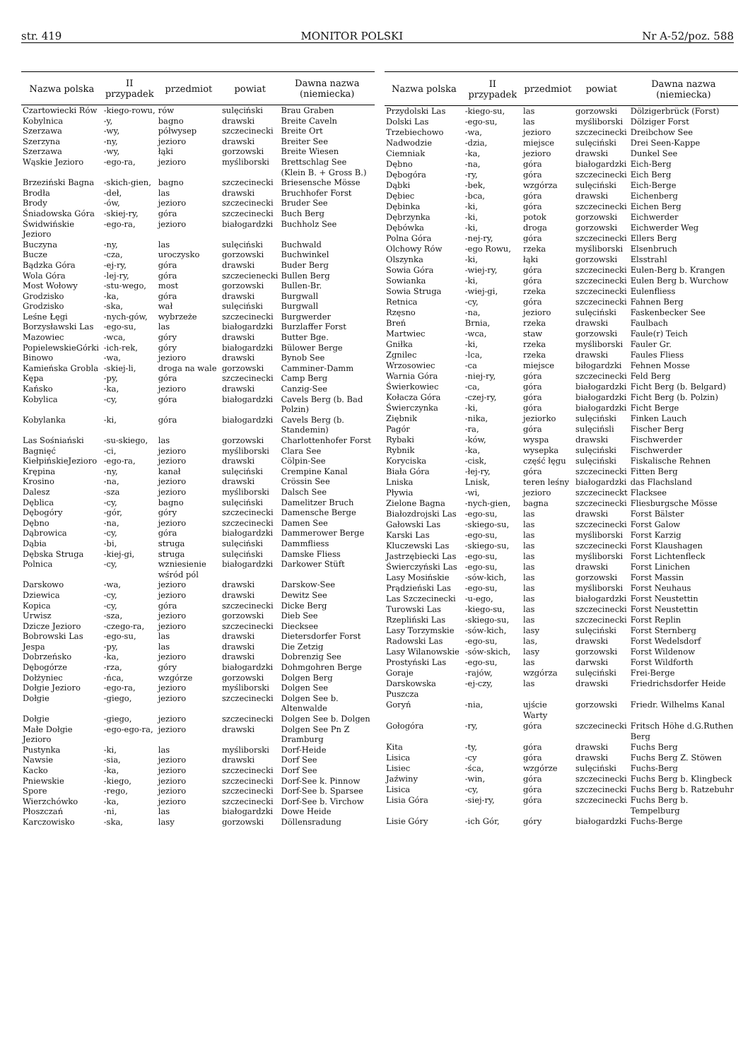str. 419 MONITOR POLSKI Nr A-52/poz. 588
| Nazwa polska | II przypadek | przedmiot | powiat | Dawna nazwa (niemiecka) |
| --- | --- | --- | --- | --- |
| Czartowiecki Rów | -kiego-rowu, | rów | sulęciński | Brau Graben |
| Kobylnica | -y, | bagno | drawski | Breite Caveln |
| Szerzawa | -wy, | półwysep | szczecinecki | Breite Ort |
| Szerzyna | -ny, | jezioro | drawski | Breiter See |
| Szerzawa | -wy, | łąki | gorzowski | Breite Wiesen |
| Wąskie Jezioro | -ego-ra, | jezioro | myśliborski | Brettschlag See (Klein B. + Gross B.) |
| Brzeziński Bagna | -skich-gien, | bagno | szczecinecki | Briesensche Mösse |
| Brodła | -deł, | las | drawski | Bruchhofer Forst |
| Brody | -ów, | jezioro | szczecinecki | Bruder See |
| Śniadowska Góra | -skiej-ry, | góra | szczecinecki | Buch Berg |
| Świdwińskie Jezioro | -ego-ra, | jezioro | białogardzki | Buchholz See |
| Buczyna | -ny, | las | sulęciński | Buchwald |
| Bucze | -cza, | uroczysko | gorzowski | Buchwinkel |
| Bądzka Góra | -ej-ry, | góra | drawski | Buder Berg |
| Wola Góra | -lej-ry, | góra | szczecienecki | Bullen Berg |
| Most Wołowy | -stu-wego, | most | gorzowski | Bullen-Br. |
| Grodzisko | -ka, | góra | drawski | Burgwall |
| Grodzisko | -ska, | wał | sulęciński | Burgwall |
| Leśne Łęgi | -nych-gów, | wybrzeże | szczecinecki | Burgwerder |
| Borzysławski Las | -ego-su, | las | białogardzki | Burzlaffer Forst |
| Mazowiec | -wca, | góry | drawski | Butter Bge. |
| PopielewskieGórki | -ich-rek, | góry | białogardzki | Bülower Berge |
| Binowo | -wa, | jezioro | drawski | Bynob See |
| Kamieńska Grobla | -skiej-li, | droga na wale | gorzowski | Camminer-Damm |
| Kępa | -py, | góra | szczecinecki | Camp Berg |
| Kańsko | -ka, | jezioro | drawski | Canzig-See |
| Kobylica | -cy, | góra | białogardzki | Cavels Berg (b. Bad Polzin) |
| Kobylanka | -ki, | góra | białogardzki | Cavels Berg (b. Standemin) |
| Las Sośniański | -su-skiego, | las | gorzowski | Charlottenhofer Forst |
| Bagnięć | -ci, | jezioro | myśliborski | Clara See |
| KiełpińskieJezioro | -ego-ra, | jezioro | drawski | Cölpin-See |
| Krępina | -ny, | kanał | sulęciński | Crempine Kanal |
| Krosino | -na, | jezioro | drawski | Crössin See |
| Dalesz | -sza | jezioro | myśliborski | Dalsch See |
| Dęblica | -cy, | bagno | sulęciński | Damelitzer Bruch |
| Dębogóry | -gór, | góry | szczecinecki | Damensche Berge |
| Dębno | -na, | jezioro | szczecinecki | Damen See |
| Dąbrowica | -cy, | góra | białogardzki | Dammerower Berge |
| Dąbia | -bi, | struga | sulęciński | Dammfliess |
| Dębska Struga | -kiej-gi, | struga | sulęciński | Damske Fliess |
| Polnica | -cy, | wzniesienie wśród pól | białogardzki | Darkower Stüft |
| Darskowo | -wa, | jezioro | drawski | Darskow-See |
| Dziewica | -cy, | jezioro | drawski | Dewitz See |
| Kopica | -cy, | góra | szczecinecki | Dicke Berg |
| Urwisz | -sza, | jezioro | gorzowski | Dieb See |
| Dzicze Jezioro | -czego-ra, | jezioro | szczecinecki | Diecksee |
| Bobrowski Las | -ego-su, | las | drawski | Dietersdorfer Forst |
| Jespa | -py, | las | drawski | Die Zetzig |
| Dobrzeńsko | -ka, | jezioro | drawski | Dobrenzig See |
| Dębogórze | -rza, | góry | białogardzki | Dohmgohren Berge |
| Dołżyniec | -ńca, | wzgórze | gorzowski | Dolgen Berg |
| Dołgie Jezioro | -ego-ra, | jezioro | myśliborski | Dolgen See |
| Dołgie | -giego, | jezioro | szczecinecki | Dolgen See b. Altenwalde |
| Dołgie | -giego, | jezioro | szczecinecki | Dolgen See b. Dolgen |
| Małe Dołgie Jezioro | -ego-ego-ra, | jezioro | drawski | Dolgen See Pn Z Dramburg |
| Pustynka | -ki, | las | myśliborski | Dorf-Heide |
| Nawsie | -sia, | jezioro | drawski | Dorf See |
| Kacko | -ka, | jezioro | szczecinecki | Dorf See |
| Pniewskie | -kiego, | jezioro | szczecinecki | Dorf-See k. Pinnow |
| Spore | -rego, | jezioro | szczecinecki | Dorf-See b. Sparsee |
| Wierzchówko | -ka, | jezioro | szczecinecki | Dorf-See b. Virchow |
| Płoszczań | -ni, | las | białogardzki | Dowe Heide |
| Karczowisko | -ska, | lasy | gorzowski | Döllensradung |
| Nazwa polska | II przypadek | przedmiot | powiat | Dawna nazwa (niemiecka) |
| --- | --- | --- | --- | --- |
| Przydolski Las | -kiego-su, | las | gorzowski | Dölzigerbrück (Forst) |
| Dolski Las | -ego-su, | las | myśliborski | Dölziger Forst |
| Trzebiechowo | -wa, | jezioro | szczecinecki | Dreibchow See |
| Nadwodzie | -dzia, | miejsce | sulęciński | Drei Seen-Kappe |
| Ciemniak | -ka, | jezioro | drawski | Dunkel See |
| Dębno | -na, | góra | białogardzki | Eich-Berg |
| Dębogóra | -ry, | góra | szczecinecki | Eich Berg |
| Dąbki | -bek, | wzgórza | sulęciński | Eich-Berge |
| Dębiec | -bca, | góra | drawski | Eichenberg |
| Dębinka | -ki, | góra | szczecinecki | Eichen Berg |
| Dębrzynka | -ki, | potok | gorzowski | Eichwerder |
| Dębówka | -ki, | droga | gorzowski | Eichwerder Weg |
| Polna Góra | -nej-ry, | góra | szczecinecki | Ellers Berg |
| Olchowy Rów | -ego Rowu, | rzeka | myśliborski | Elsenbruch |
| Olszynka | -ki, | łąki | gorzowski | Elsstrahl |
| Sowia Góra | -wiej-ry, | góra | szczecinecki | Eulen-Berg b. Krangen |
| Sowianka | -ki, | góra | szczecinecki | Eulen Berg b. Wurchow |
| Sowia Struga | -wiej-gi, | rzeka | szczecinecki | Eulenfliess |
| Retnica | -cy, | góra | szczecinecki | Fahnen Berg |
| Rzęsno | -na, | jezioro | sulęciński | Faskenbecker See |
| Breń | Brnia, | rzeka | drawski | Faulbach |
| Martwiec | -wca, | staw | gorzowski | Faule(r) Teich |
| Gniłka | -ki, | rzeka | myśliborski | Fauler Gr. |
| Zgnilec | -lca, | rzeka | drawski | Faules Fliess |
| Wrzosowiec | -ca | miejsce | biłogardzki | Fehnen Mosse |
| Warnia Góra | -niej-ry, | góra | szczecinecki | Feld Berg |
| Świerkowiec | -ca, | góra | białogardzki | Ficht Berg (b. Belgard) |
| Kołacza Góra | -czej-ry, | góra | białogardzki | Ficht Berg (b. Polzin) |
| Świerczynka | -ki, | góra | białogardzki | Ficht Berge |
| Ziębnik | -nika, | jeziorko | sulęciński | Finken Lauch |
| Pagór | -ra, | góra | sulęcińsli | Fischer Berg |
| Rybaki | -ków, | wyspa | drawski | Fischwerder |
| Rybnik | -ka, | wysepka | sulęciński | Fischwerder |
| Koryciska | -cisk, | część łęgu | sulęciński | Fiskalische Rehnen |
| Biała Góra | -łej-ry, | góra | szczecinecki | Fitten Berg |
| Lniska | Lnisk, | teren leśny | białogardzki | das Flachsland |
| Pływia | -wi, | jezioro | szczecineckt | Flacksee |
| Zielone Bagna | -nych-gien, | bagna | szczecinecki | Fliesburgsche Mösse |
| Białozdrojski Las | -ego-su, | las | drawski | Forst Bälster |
| Gałowski Las | -skiego-su, | las | szczecinecki | Forst Galow |
| Karski Las | -ego-su, | las | myśliborski | Forst Karzig |
| Kluczewski Las | -skiego-su, | las | szczecinecki | Forst Klaushagen |
| Jastrzębiecki Las | -ego-su, | las | myśliborski | Forst Lichtenfleck |
| Świerczyński Las | -ego-su, | las | drawski | Forst Linichen |
| Lasy Mosińskie | -sów-kich, | las | gorzowski | Forst Massin |
| Prądzieński Las | -ego-su, | las | myśliborski | Forst Neuhaus |
| Las Szczecinecki | -u-ego, | las | białogardzki | Forst Neustettin |
| Turowski Las | -kiego-su, | las | szczecinecki | Forst Neustettin |
| Rzepliński Las | -skiego-su, | las | szczecinecki | Forst Replin |
| Lasy Torzymskie | -sów-kich, | lasy | sulęciński | Forst Sternberg |
| Radowski Las | -ego-su, | las, | drawski | Forst Wedelsdorf |
| Lasy Wilanowskie | -sów-skich, | lasy | gorzowski | Forst Wildenow |
| Prostyński Las | -ego-su, | las | darwski | Forst Wildforth |
| Goraje | -rajów, | wzgórza | sulęciński | Frei-Berge |
| Darskowska Puszcza | -ej-czy, | las | drawski | Friedrichsdorfer Heide |
| Goryń | -nia, | ujście Warty | gorzowski | Friedr. Wilhelms Kanal |
| Gołogóra | -ry, | góra | szczecinecki | Fritsch Höhe d.G.Ruthen Berg |
| Kita | -ty, | góra | drawski | Fuchs Berg |
| Lisica | -cy | góra | drawski | Fuchs Berg Z. Stöwen |
| Lisiec | -śca, | wzgórze | sulęciński | Fuchs-Berg |
| Jaźwiny | -win, | góra | szczecinecki | Fuchs Berg b. Klingbeck |
| Lisica | -cy, | góra | szczecinecki | Fuchs Berg b. Ratzebuhr |
| Lisia Góra | -siej-ry, | góra | szczecinecki | Fuchs Berg b. Tempelburg |
| Lisie Góry | -ich Gór, | góry | białogardzki | Fuchs-Berge |